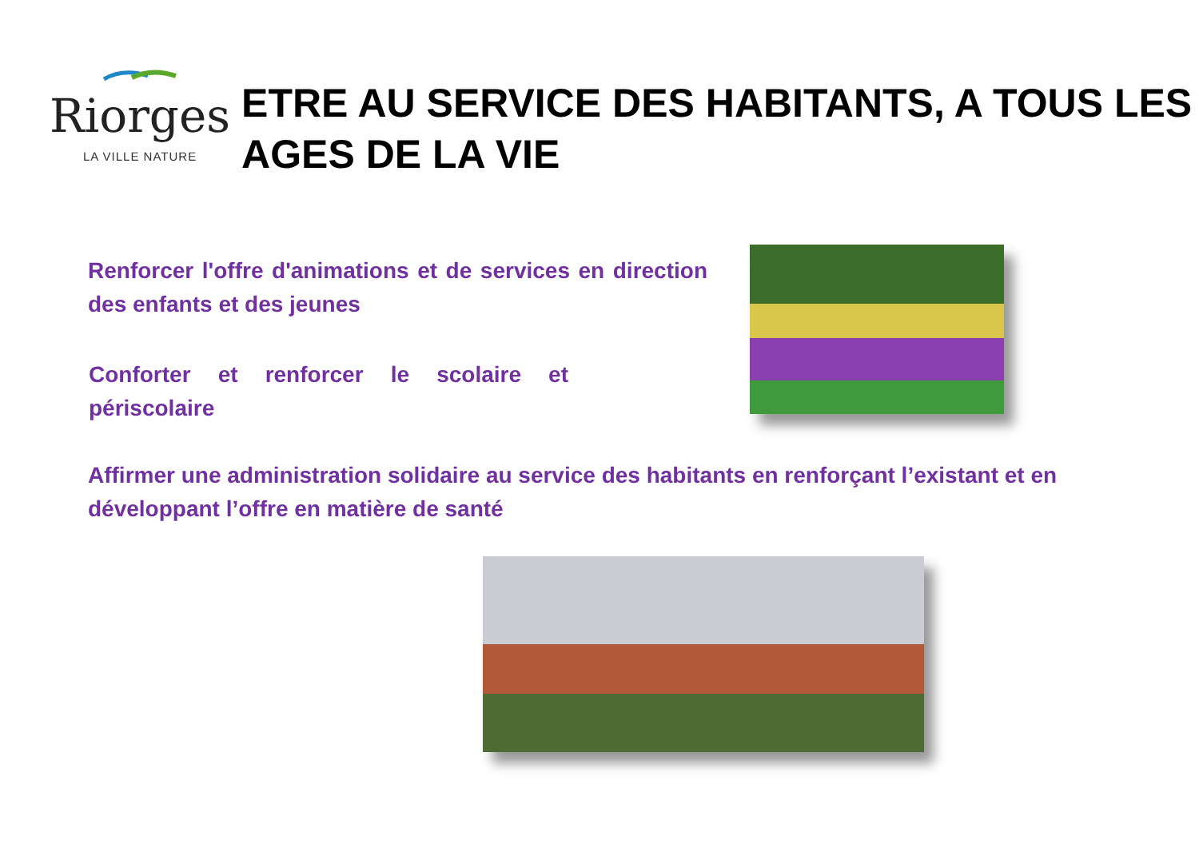Riorges
LA VILLE NATURE
ETRE AU SERVICE DES HABITANTS, A TOUS LES AGES DE LA VIE
Renforcer l'offre d'animations et de services en direction des enfants et des jeunes
Conforter et renforcer le scolaire et périscolaire
Affirmer une administration solidaire au service des habitants en renforçant l’existant et en développant l’offre en matière de santé